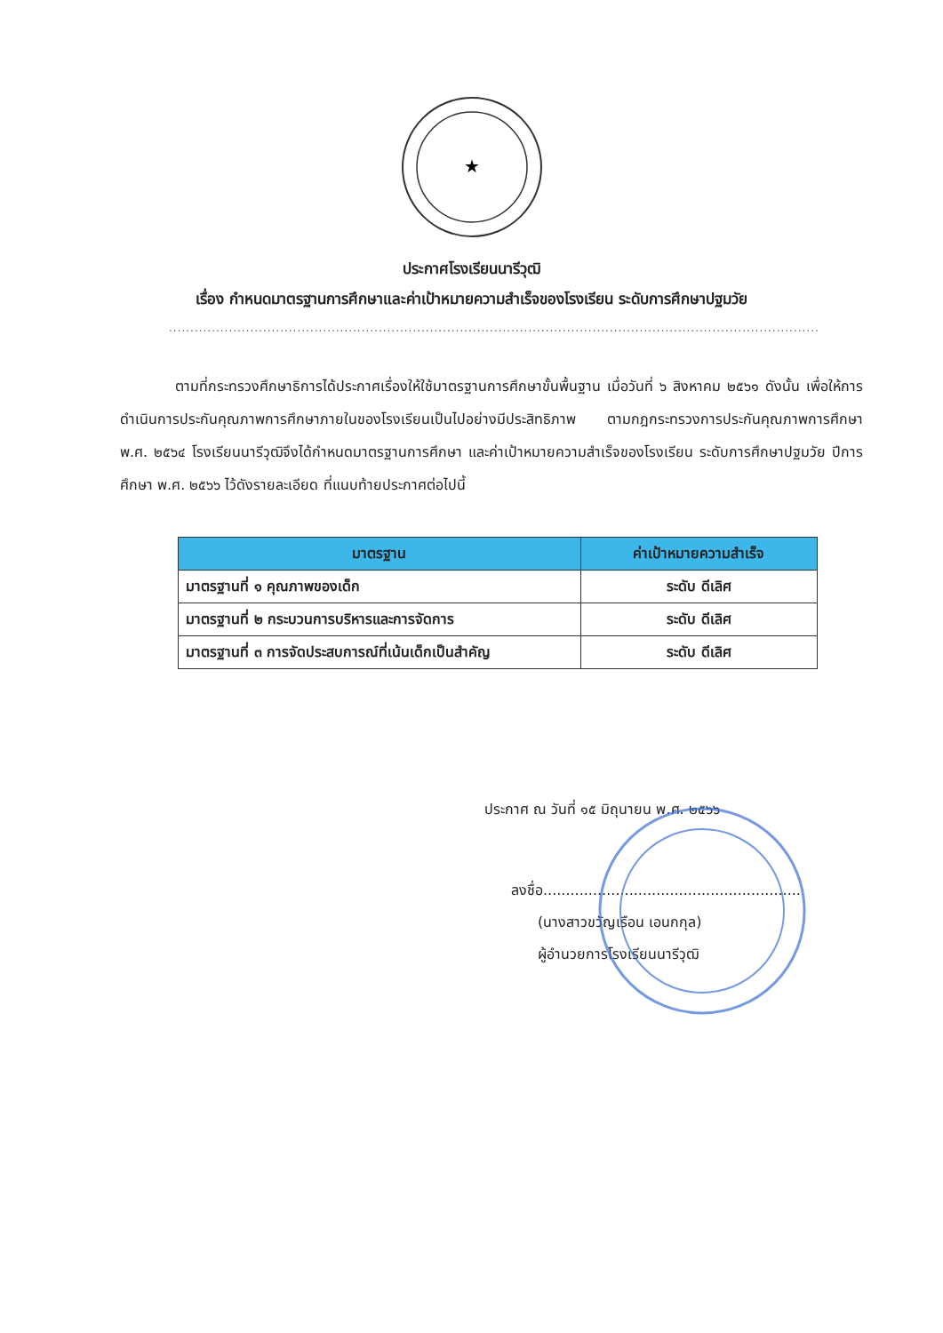★
ประกาศโรงเรียนนารีวุฒิ
เรื่อง กำหนดมาตรฐานการศึกษาและค่าเป้าหมายความสำเร็จของโรงเรียน ระดับการศึกษาปฐมวัย
......................................................................................................................................................................................
ตามที่กระทรวงศึกษาธิการได้ประกาศเรื่องให้ใช้มาตรฐานการศึกษาขั้นพื้นฐาน เมื่อวันที่ ๖ สิงหาคม ๒๕๖๑ ดังนั้น เพื่อให้การดำเนินการประกันคุณภาพการศึกษาภายในของโรงเรียนเป็นไปอย่างมีประสิทธิภาพ ตามกฎกระทรวงการประกันคุณภาพการศึกษา พ.ศ. ๒๕๖๔ โรงเรียนนารีวุฒิจึงได้กำหนดมาตรฐานการศึกษา และค่าเป้าหมายความสำเร็จของโรงเรียน ระดับการศึกษาปฐมวัย ปีการศึกษา พ.ศ. ๒๕๖๖ ไว้ดังรายละเอียด ที่แนบท้ายประกาศต่อไปนี้
| มาตรฐาน | ค่าเป้าหมายความสำเร็จ |
| --- | --- |
| มาตรฐานที่ ๑ คุณภาพของเด็ก | ระดับ ดีเลิศ |
| มาตรฐานที่ ๒ กระบวนการบริหารและการจัดการ | ระดับ ดีเลิศ |
| มาตรฐานที่ ๓ การจัดประสบการณ์ที่เน้นเด็กเป็นสำคัญ | ระดับ ดีเลิศ |
ประกาศ ณ วันที่ ๑๕ มิถุนายน พ.ศ. ๒๕๖๖
ลงชื่อ.........................................................
(นางสาวขวัญเรือน เอนกกุล)
ผู้อำนวยการโรงเรียนนารีวุฒิ